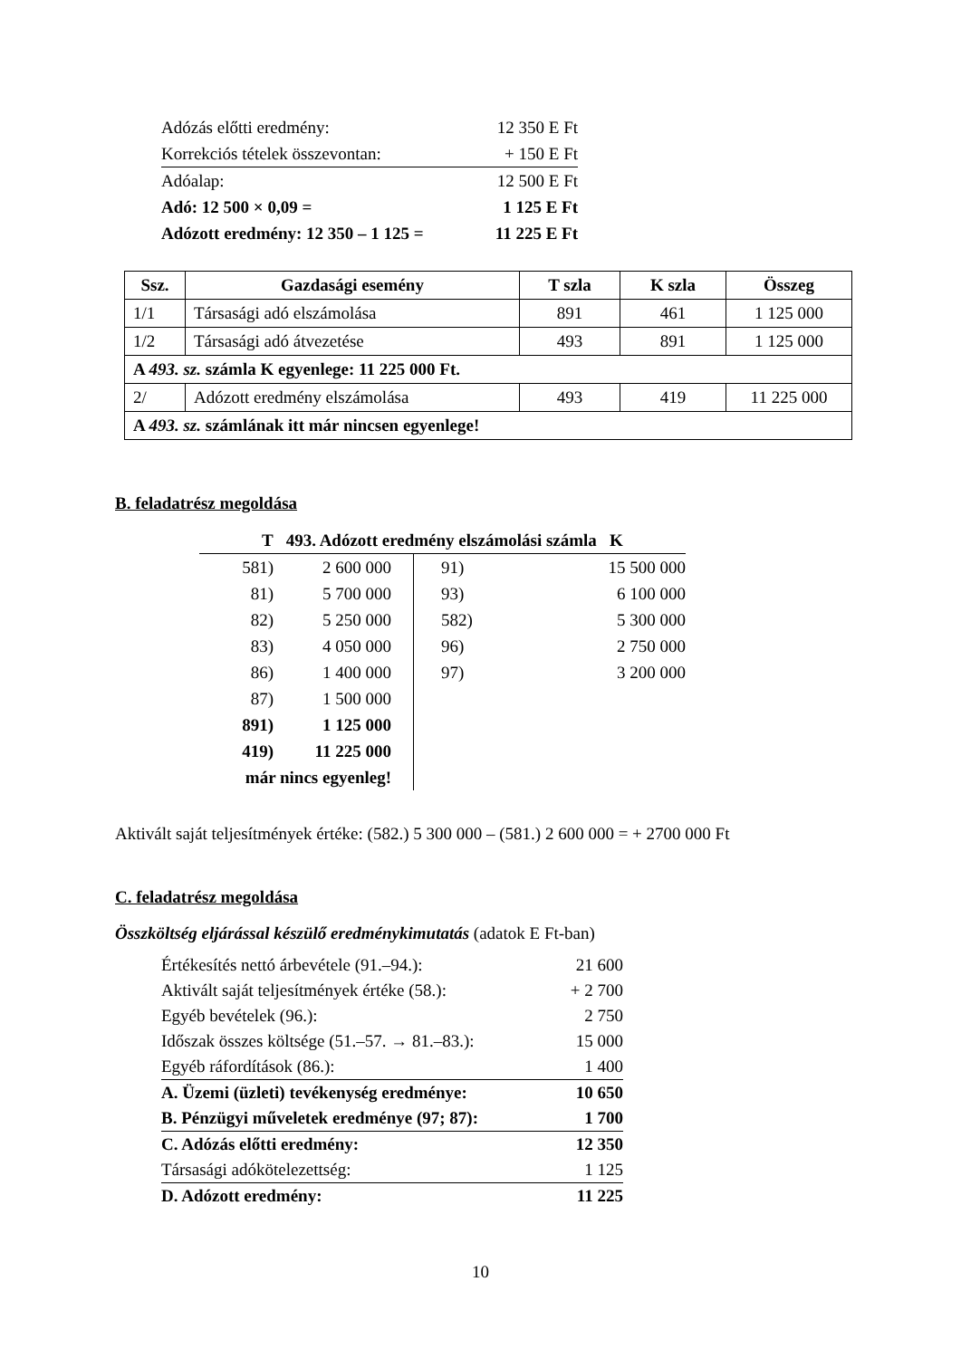| Adózás előtti eredmény: | 12 350 E Ft |
| Korrekciós tételek összevontan: | + 150 E Ft |
| Adóalap: | 12 500 E Ft |
| Adó: 12 500 × 0,09 = | 1 125 E Ft |
| Adózott eredmény: 12 350 – 1 125 = | 11 225 E Ft |
| Ssz. | Gazdasági esemény | T szla | K szla | Összeg |
| --- | --- | --- | --- | --- |
| 1/1 | Társasági adó elszámolása | 891 | 461 | 1 125 000 |
| 1/2 | Társasági adó átvezetése | 493 | 891 | 1 125 000 |
| A 493. sz. számla K egyenlege: 11 225 000 Ft. | | | | |
| 2/ | Adózott eredmény elszámolása | 493 | 419 | 11 225 000 |
| A 493. sz. számlának itt már nincsen egyenlege! | | | | |
B. feladatrész megoldása
| T 493. Adózott eredmény elszámolási számla K | | | | |
| 581) | 2 600 000 | | 91) | 15 500 000 |
| 81) | 5 700 000 | | 93) | 6 100 000 |
| 82) | 5 250 000 | | 582) | 5 300 000 |
| 83) | 4 050 000 | | 96) | 2 750 000 |
| 86) | 1 400 000 | | 97) | 3 200 000 |
| 87) | 1 500 000 | | | |
| 891) | 1 125 000 | | | |
| 419) | 11 225 000 | | | |
| már nincs egyenleg! | | | | |
Aktivált saját teljesítmények értéke: (582.) 5 300 000 – (581.) 2 600 000 = + 2700 000 Ft
C. feladatrész megoldása
Összköltség eljárással készülő eredménykimutatás (adatok E Ft-ban)
| Értékesítés nettó árbevétele (91.–94.): | 21 600 |
| Aktivált saját teljesítmények értéke (58.): | + 2 700 |
| Egyéb bevételek (96.): | 2 750 |
| Időszak összes költsége (51.–57. → 81.–83.): | 15 000 |
| Egyéb ráfordítások (86.): | 1 400 |
| A. Üzemi (üzleti) tevékenység eredménye: | 10 650 |
| B. Pénzügyi műveletek eredménye (97; 87): | 1 700 |
| C. Adózás előtti eredmény: | 12 350 |
| Társasági adókötelezettség: | 1 125 |
| D. Adózott eredmény: | 11 225 |
10